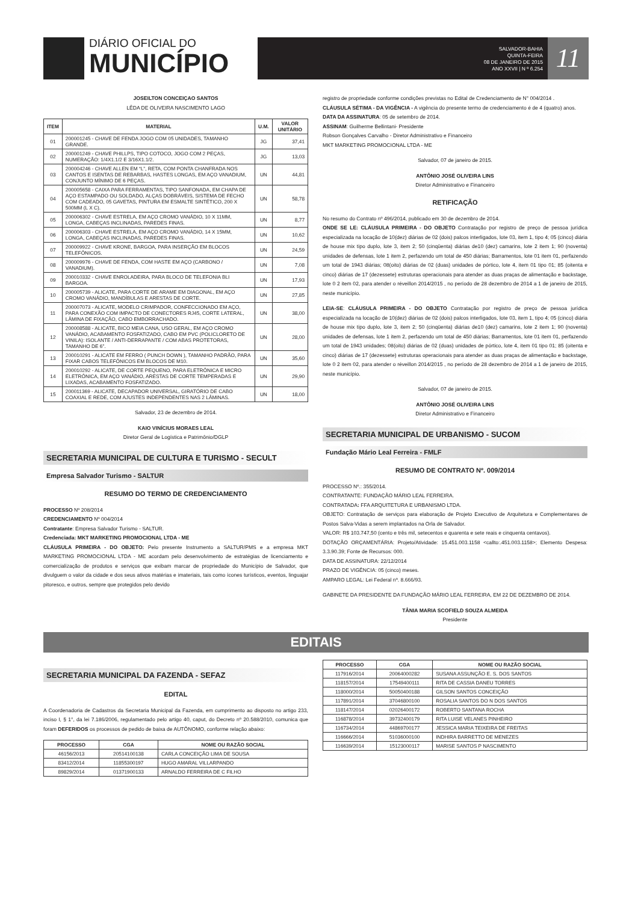DIÁRIO OFICIAL DO
MUNICÍPIO
SALVADOR-BAHIA
QUINTA-FEIRA
08 DE JANEIRO DE 2015
ANO XXVII | N º 6.254
11
JOSEILTON CONCEIÇAO SANTOS
LÊDA DE OLIVEIRA NASCIMENTO LAGO
| ITEM | MATERIAL | U.M. | VALOR UNITÁRIO |
| --- | --- | --- | --- |
| 01 | 200001245 - CHAVE DE FENDA JOGO COM 05 UNIDADES, TAMANHO GRANDE. | JG | 37,41 |
| 02 | 200001249 - CHAVE PHILLPS, TIPO COTOCO, JOGO COM 2 PEÇAS, NUMERAÇÃO: 1/4X1.1/2 E 3/16X1.1/2. | JG | 13,03 |
| 03 | 200004246 - CHAVE ALLEN EM “L”, RETA, COM PONTA CHANFRADA NOS CANTOS E ISENTAS DE REBARBAS, HASTES LONGAS, EM AÇO VANADIUM, CONJUNTO MÍNIMO DE 6 PEÇAS. | UN | 44,81 |
| 04 | 200005658 - CAIXA PARA FERRAMENTAS, TIPO SANFONADA, EM CHAPA DE AÇO ESTAMPADO OU SOLDADO, ALÇAS DOBRÁVEIS, SISTEMA DE FECHO COM CADEADO, 05 GAVETAS, PINTURA EM ESMALTE SINTÉTICO, 200 X 500MM (L X C). | UN | 58,78 |
| 05 | 200006302 - CHAVE ESTRELA, EM AÇO CROMO VANÁDIO, 10 X 11MM, LONGA, CABEÇAS INCLINADAS, PAREDES FINAS. | UN | 8,77 |
| 06 | 200006303 - CHAVE ESTRELA, EM AÇO CROMO VANÁDIO, 14 X 15MM, LONGA, CABEÇAS INCLINADAS, PAREDES FINAS. | UN | 10,62 |
| 07 | 200009922 - CHAVE KRONE, BARGOA, PARA INSERÇÃO EM BLOCOS TELEFÔNICOS. | UN | 24,59 |
| 08 | 200009976 - CHAVE DE FENDA, COM HASTE EM AÇO (CARBONO / VANADIUM). | UN | 7,08 |
| 09 | 200010332 - CHAVE ENROLADEIRA, PARA BLOCO DE TELEFONIA BLI BARGOA. | UN | 17,93 |
| 10 | 200005739 - ALICATE, PARA CORTE DE ARAME EM DIAGONAL, EM AÇO CROMO VANÁDIO, MANDÍBULAS E ARESTAS DE CORTE. | UN | 27,85 |
| 11 | 200007073 - ALICATE, MODELO CRIMPADOR, CONFECCIONADO EM AÇO, PARA CONEXÃO COM IMPACTO DE CONECTORES RJ45, CORTE LATERAL, LÂMINA DE FIXAÇÃO, CABO EMBORRACHADO. | UN | 38,00 |
| 12 | 200008588 - ALICATE, BICO MEIA CANA, USO GERAL, EM AÇO CROMO VANÁDIO, ACABAMENTO FOSFATIZADO, CABO EM PVC (POLICLORETO DE VINILA): ISOLANTE / ANTI-DERRAPANTE / COM ABAS PROTETORAS, TAMANHO DE 6”. | UN | 28,00 |
| 13 | 200010291 - ALICATE EM FERRO ( PUNCH DOWN ), TAMANHO PADRÃO, PARA FIXAR CABOS TELEFÔNICOS EM BLOCOS DE M10. | UN | 35,60 |
| 14 | 200010292 - ALICATE, DE CORTE PEQUENO, PARA ELETRÔNICA E MICRO ELETRÔNICA, EM AÇO VANÁDIO, ARESTAS DE CORTE TEMPERADAS E LIXADAS, ACABAMENTO FOSFATIZADO. | UN | 29,90 |
| 15 | 200011369 - ALICATE, DECAPADOR UNIVERSAL, GIRATÓRIO DE CABO COAXIAL E REDE, COM AJUSTES INDEPENDENTES NAS 2 LÂMINAS. | UN | 18,00 |
Salvador, 23 de dezembro de 2014.
KAIO VINÍCIUS MORAES LEAL
Diretor Geral de Logística e Patrimônio/DGLP
SECRETARIA MUNICIPAL DE CULTURA E TURISMO - SECULT
Empresa Salvador Turismo - SALTUR
RESUMO DO TERMO DE CREDENCIAMENTO
PROCESSO Nº 208/2014
CREDENCIAMENTO Nº 004/2014
Contratante: Empresa Salvador Turismo - SALTUR.
Credenciada: MKT MARKETING PROMOCIONAL LTDA - ME
CLÁUSULA PRIMEIRA - DO OBJETO: Pelo presente Instrumento a SALTUR/PMS e a empresa MKT MARKETING PROMOCIONAL LTDA - ME acordam pelo desenvolvimento de estratégias de licenciamento e comercialização de produtos e serviços que exibam marcar de propriedade do Município de Salvador, que divulguem o valor da cidade e dos seus ativos matérias e imateriais, tais como ícones turísticos, eventos, linguajar pitoresco, e outros, sempre que protegidos pelo devido
registro de propriedade conforme condições previstas no Edital de Credenciamento de N° 004/2014 .
CLÁUSULA SÉTIMA - DA VIGÊNCIA - A vigência do presente termo de credenciamento é de 4 (quatro) anos.
DATA DA ASSINATURA: 05 de setembro de 2014.
ASSINAM: Guilherme Bellintani- Presidente
Robson Gonçalves Carvalho - Diretor Administrativo e Financeiro
MKT MARKETING PROMOCIONAL LTDA - ME
Salvador, 07 de janeiro de 2015.
ANTÔNIO JOSÉ OLIVEIRA LINS
Diretor Administrativo e Financeiro
RETIFICAÇÃO
No resumo do Contrato nº 496/2014, publicado em 30 de dezembro de 2014.
ONDE SE LE: CLÁUSULA PRIMEIRA - DO OBJETO Contratação por registro de preço de pessoa jurídica especializada na locação de 10(dez) diárias de 02 (dois) palcos interligados, lote 03, item 1, tipo 4; 05 (cinco) diária de house mix tipo duplo, lote 3, item 2; 50 (cinqüenta) diárias de10 (dez) camarins, lote 2 item 1; 90 (noventa) unidades de defensas, lote 1 item 2, perfazendo um total de 450 diárias; Barramentos, lote 01 item 01, perfazendo um total de 1943 diárias; 08(oito) diárias de 02 (duas) unidades de pórtico, lote 4, item 01 tipo 01; 85 (oitenta e cinco) diárias de 17 (dezessete) estruturas operacionais para atender as duas praças de alimentação e backstage, lote 0 2 item 02, para atender o réveillon 2014/2015 , no período de 28 dezembro de 2014 a 1 de janeiro de 2015, neste município.
LEIA-SE: CLÁUSULA PRIMEIRA - DO OBJETO Contratação por registro de preço de pessoa jurídica especializada na locação de 10(dez) diárias de 02 (dois) palcos interligados, lote 03, item 1, tipo 4; 05 (cinco) diária de house mix tipo duplo, lote 3, item 2; 50 (cinqüenta) diárias de10 (dez) camarins, lote 2 item 1; 90 (noventa) unidades de defensas, lote 1 item 2, perfazendo um total de 450 diárias; Barramentos, lote 01 item 01, perfazendo um total de 1943 unidades; 08(oito) diárias de 02 (duas) unidades de pórtico, lote 4, item 01 tipo 01; 85 (oitenta e cinco) diárias de 17 (dezessete) estruturas operacionais para atender as duas praças de alimentação e backstage, lote 0 2 item 02, para atender o réveillon 2014/2015 , no período de 28 dezembro de 2014 a 1 de janeiro de 2015, neste município.
Salvador, 07 de janeiro de 2015.
ANTÔNIO JOSÉ OLIVEIRA LINS
Diretor Administrativo e Financeiro
SECRETARIA MUNICIPAL DE URBANISMO - SUCOM
Fundação Mário Leal Ferreira - FMLF
RESUMO DE CONTRATO Nº. 009/2014
PROCESSO Nº.: 355/2014.
CONTRATANTE: FUNDAÇÃO MÁRIO LEAL FERREIRA.
CONTRATADA: FFA ARQUITETURA E URBANISMO LTDA.
OBJETO: Contratação de serviços para elaboração de Projeto Executivo de Arquitetura e Complementares de Postos Salva-Vidas a serem implantados na Orla de Salvador.
VALOR: R$ 103.747,50 (cento e três mil, setecentos e quarenta e sete reais e cinquenta centavos).
DOTAÇÃO ORÇAMENTÁRIA: Projeto/Atividade: 15.451.003.1158 <callto:.451.003.1158>; Elemento Despesa: 3.3.90.39; Fonte de Recursos: 000.
DATA DE ASSINATURA: 22/12/2014
PRAZO DE VIGÊNCIA: 05 (cinco) meses.
AMPARO LEGAL: Lei Federal nº. 8.666/93.
GABINETE DA PRESIDENTE DA FUNDAÇÃO MÁRIO LEAL FERREIRA, EM 22 DE DEZEMBRO DE 2014.
TÂNIA MARIA SCOFIELD SOUZA ALMEIDA
Presidente
EDITAIS
SECRETARIA MUNICIPAL DA FAZENDA - SEFAZ
EDITAL
A Coordenadoria de Cadastros da Secretaria Municipal da Fazenda, em cumprimento ao disposto no artigo 233, inciso I, § 1°, da lei 7.186/2006, regulamentado pelo artigo 40, caput, do Decreto nº 20.588/2010, comunica que foram DEFERIDOS os processos de pedido de baixa de AUTÔNOMO, conforme relação abaixo:
| PROCESSO | CGA | NOME OU RAZÃO SOCIAL |
| --- | --- | --- |
| 46156/2013 | 20514100138 | CARLA CONCEIÇÃO LIMA DE SOUSA |
| 83412/2014 | 11855300197 | HUGO AMARAL VILLARPANDO |
| 89829/2014 | 01371900133 | ARNALDO FERREIRA DE C FILHO |
| PROCESSO | CGA | NOME OU RAZÃO SOCIAL |
| --- | --- | --- |
| 117916/2014 | 20064000282 | SUSANA ASSUNÇÃO E. S. DOS SANTOS |
| 118157/2014 | 17549400111 | RITA DE CASSIA DANEU TORRES |
| 118000/2014 | 50050400188 | GILSON SANTOS CONCEIÇÃO |
| 117891/2014 | 37046800100 | ROSALIA SANTOS DO N DOS SANTOS |
| 118147/2014 | 02026400172 | ROBERTO SANTANA ROCHA |
| 116878/2014 | 39732400179 | RITA LUISE VELANES PINHEIRO |
| 116734/2014 | 44869700177 | JESSICA MARIA TEIXEIRA DE FREITAS |
| 116666/2014 | 51036000100 | INDHIRA BARRETTO DE MENEZES |
| 116639/2014 | 15123000117 | MARISE SANTOS P NASCIMENTO |